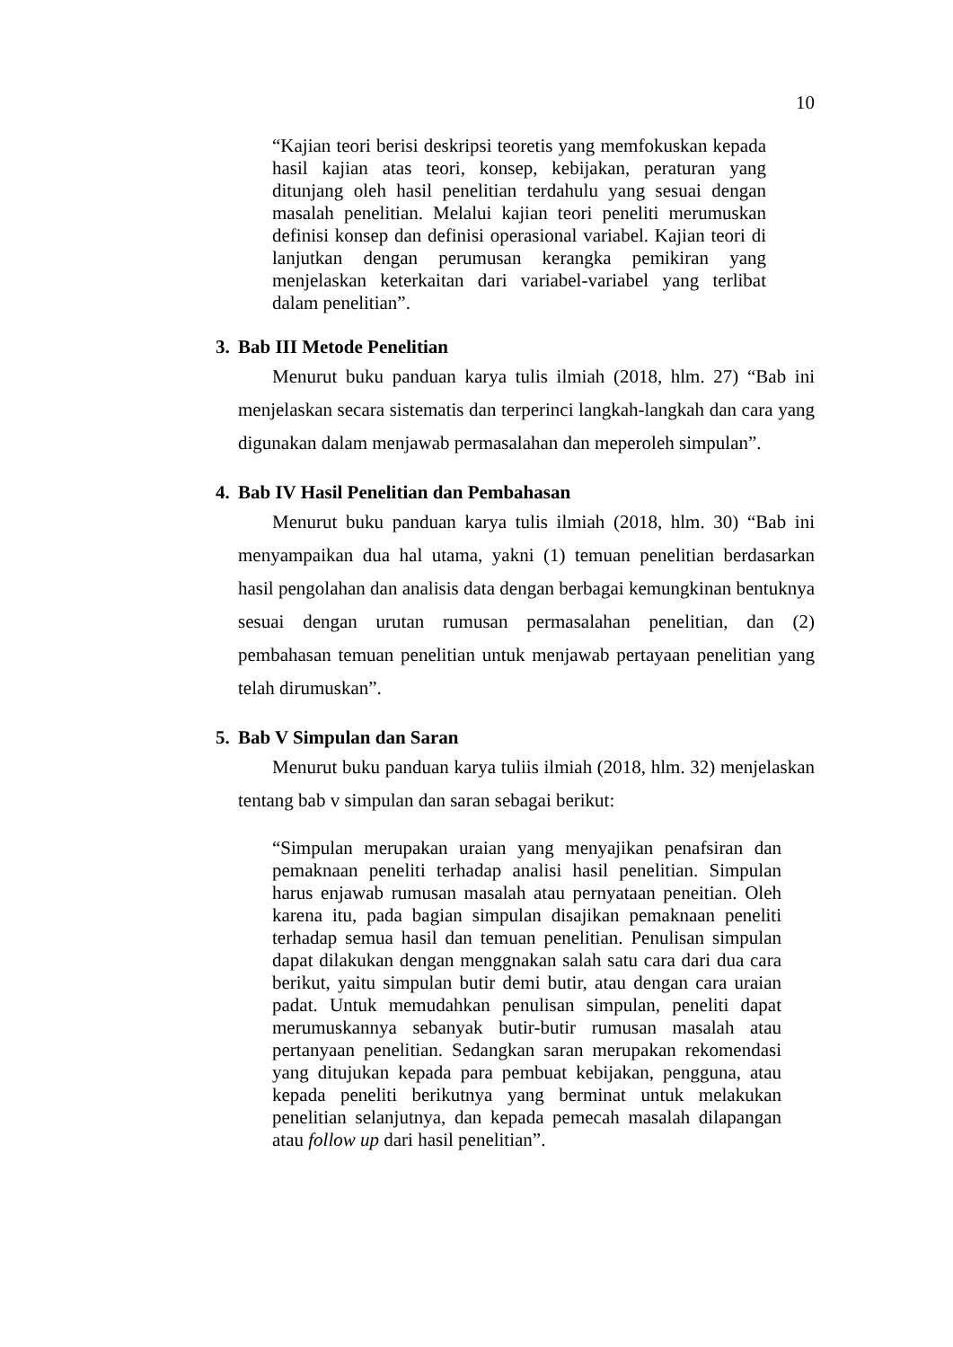10
“Kajian teori berisi deskripsi teoretis yang memfokuskan kepada hasil kajian atas teori, konsep, kebijakan, peraturan yang ditunjang oleh hasil penelitian terdahulu yang sesuai dengan masalah penelitian. Melalui kajian teori peneliti merumuskan definisi konsep dan definisi operasional variabel. Kajian teori di lanjutkan dengan perumusan kerangka pemikiran yang menjelaskan keterkaitan dari variabel-variabel yang terlibat dalam penelitian”.
3. Bab III Metode Penelitian
Menurut buku panduan karya tulis ilmiah (2018, hlm. 27) “Bab ini menjelaskan secara sistematis dan terperinci langkah-langkah dan cara yang digunakan dalam menjawab permasalahan dan meperoleh simpulan”.
4. Bab IV Hasil Penelitian dan Pembahasan
Menurut buku panduan karya tulis ilmiah (2018, hlm. 30) “Bab ini menyampaikan dua hal utama, yakni (1) temuan penelitian berdasarkan hasil pengolahan dan analisis data dengan berbagai kemungkinan bentuknya sesuai dengan urutan rumusan permasalahan penelitian, dan (2) pembahasan temuan penelitian untuk menjawab pertayaan penelitian yang telah dirumuskan”.
5. Bab V Simpulan dan Saran
Menurut buku panduan karya tuliis ilmiah (2018, hlm. 32) menjelaskan tentang bab v simpulan dan saran sebagai berikut:
“Simpulan merupakan uraian yang menyajikan penafsiran dan pemaknaan peneliti terhadap analisi hasil penelitian. Simpulan harus enjawab rumusan masalah atau pernyataan peneitian. Oleh karena itu, pada bagian simpulan disajikan pemaknaan peneliti terhadap semua hasil dan temuan penelitian. Penulisan simpulan dapat dilakukan dengan menggnakan salah satu cara dari dua cara berikut, yaitu simpulan butir demi butir, atau dengan cara uraian padat. Untuk memudahkan penulisan simpulan, peneliti dapat merumuskannya sebanyak butir-butir rumusan masalah atau pertanyaan penelitian. Sedangkan saran merupakan rekomendasi yang ditujukan kepada para pembuat kebijakan, pengguna, atau kepada peneliti berikutnya yang berminat untuk melakukan penelitian selanjutnya, dan kepada pemecah masalah dilapangan atau follow up dari hasil penelitian”.